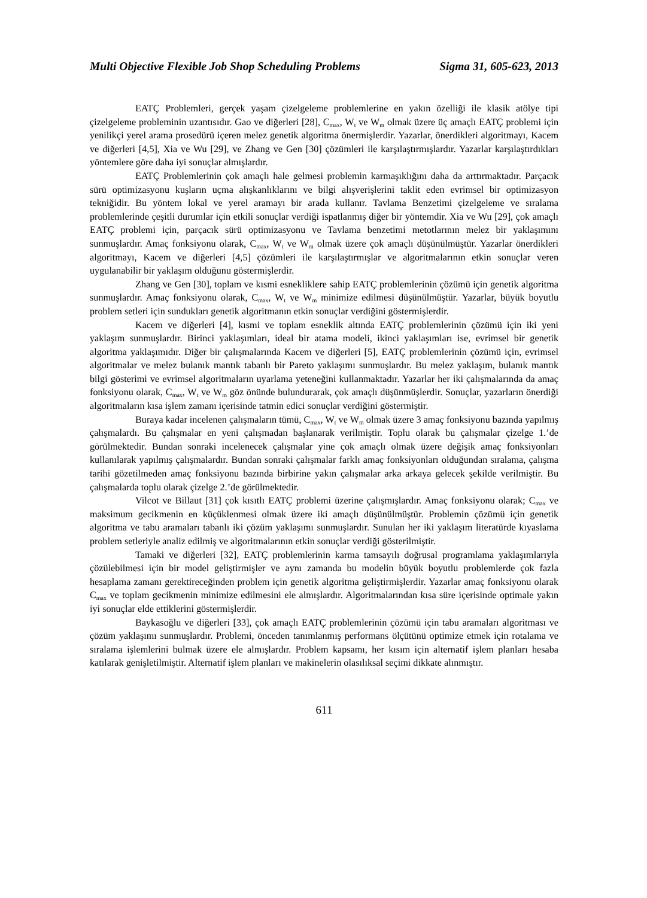Multi Objective Flexible Job Shop Scheduling Problems Sigma 31, 605-623, 2013
EATÇ Problemleri, gerçek yaşam çizelgeleme problemlerine en yakın özelliği ile klasik atölye tipi çizelgeleme probleminin uzantısıdır. Gao ve diğerleri [28], C<sub>max</sub>, W<sub>t</sub> ve W<sub>m</sub> olmak üzere üç amaçlı EATÇ problemi için yenilikçi yerel arama prosedürü içeren melez genetik algoritma önermişlerdir. Yazarlar, önerdikleri algoritmayı, Kacem ve diğerleri [4,5], Xia ve Wu [29], ve Zhang ve Gen [30] çözümleri ile karşılaştırmışlardır. Yazarlar karşılaştırdıkları yöntemlere göre daha iyi sonuçlar almışlardır.
EATÇ Problemlerinin çok amaçlı hale gelmesi problemin karmaşıklığını daha da arttırmaktadır. Parçacık sürü optimizasyonu kuşların uçma alışkanlıklarını ve bilgi alışverişlerini taklit eden evrimsel bir optimizasyon tekniğidir. Bu yöntem lokal ve yerel aramayı bir arada kullanır. Tavlama Benzetimi çizelgeleme ve sıralama problemlerinde çeşitli durumlar için etkili sonuçlar verdiği ispatlanmış diğer bir yöntemdir. Xia ve Wu [29], çok amaçlı EATÇ problemi için, parçacık sürü optimizasyonu ve Tavlama benzetimi metotlarının melez bir yaklaşımını sunmuşlardır. Amaç fonksiyonu olarak, C<sub>max</sub>, W<sub>t</sub> ve W<sub>m</sub> olmak üzere çok amaçlı düşünülmüştür. Yazarlar önerdikleri algoritmayı, Kacem ve diğerleri [4,5] çözümleri ile karşılaştırmışlar ve algoritmalarının etkin sonuçlar veren uygulanabilir bir yaklaşım olduğunu göstermişlerdir.
Zhang ve Gen [30], toplam ve kısmi esnekliklere sahip EATÇ problemlerinin çözümü için genetik algoritma sunmuşlardır. Amaç fonksiyonu olarak, C<sub>max</sub>, W<sub>t</sub> ve W<sub>m</sub> minimize edilmesi düşünülmüştür. Yazarlar, büyük boyutlu problem setleri için sundukları genetik algoritmanın etkin sonuçlar verdiğini göstermişlerdir.
Kacem ve diğerleri [4], kısmi ve toplam esneklik altında EATÇ problemlerinin çözümü için iki yeni yaklaşım sunmuşlardır. Birinci yaklaşımları, ideal bir atama modeli, ikinci yaklaşımları ise, evrimsel bir genetik algoritma yaklaşımıdır. Diğer bir çalışmalarında Kacem ve diğerleri [5], EATÇ problemlerinin çözümü için, evrimsel algoritmalar ve melez bulanık mantık tabanlı bir Pareto yaklaşımı sunmuşlardır. Bu melez yaklaşım, bulanık mantık bilgi gösterimi ve evrimsel algoritmaların uyarlama yeteneğini kullanmaktadır. Yazarlar her iki çalışmalarında da amaç fonksiyonu olarak, C<sub>max</sub>, W<sub>t</sub> ve W<sub>m</sub> göz önünde bulundurarak, çok amaçlı düşünmüşlerdir. Sonuçlar, yazarların önerdiği algoritmaların kısa işlem zamanı içerisinde tatmin edici sonuçlar verdiğini göstermiştir.
Buraya kadar incelenen çalışmaların tümü, C<sub>max</sub>, W<sub>t</sub> ve W<sub>m</sub> olmak üzere 3 amaç fonksiyonu bazında yapılmış çalışmalardı. Bu çalışmalar en yeni çalışmadan başlanarak verilmiştir. Toplu olarak bu çalışmalar çizelge 1.’de görülmektedir. Bundan sonraki incelenecek çalışmalar yine çok amaçlı olmak üzere değişik amaç fonksiyonları kullanılarak yapılmış çalışmalardır. Bundan sonraki çalışmalar farklı amaç fonksiyonları olduğundan sıralama, çalışma tarihi gözetilmeden amaç fonksiyonu bazında birbirine yakın çalışmalar arka arkaya gelecek şekilde verilmiştir. Bu çalışmalarda toplu olarak çizelge 2.’de görülmektedir.
Vilcot ve Billaut [31] çok kısıtlı EATÇ problemi üzerine çalışmışlardır. Amaç fonksiyonu olarak; C<sub>max</sub> ve maksimum gecikmenin en küçüklenmesi olmak üzere iki amaçlı düşünülmüştür. Problemin çözümü için genetik algoritma ve tabu aramaları tabanlı iki çözüm yaklaşımı sunmuşlardır. Sunulan her iki yaklaşım literatürde kıyaslama problem setleriyle analiz edilmiş ve algoritmalarının etkin sonuçlar verdiği gösterilmiştir.
Tamaki ve diğerleri [32], EATÇ problemlerinin karma tamsayılı doğrusal programlama yaklaşımlarıyla çözülebilmesi için bir model geliştirmişler ve aynı zamanda bu modelin büyük boyutlu problemlerde çok fazla hesaplama zamanı gerektireceğinden problem için genetik algoritma geliştirmişlerdir. Yazarlar amaç fonksiyonu olarak C<sub>max</sub> ve toplam gecikmenin minimize edilmesini ele almışlardır. Algoritmalarından kısa süre içerisinde optimale yakın iyi sonuçlar elde ettiklerini göstermişlerdir.
Baykasoğlu ve diğerleri [33], çok amaçlı EATÇ problemlerinin çözümü için tabu aramaları algoritması ve çözüm yaklaşımı sunmuşlardır. Problemi, önceden tanımlanmış performans ölçütünü optimize etmek için rotalama ve sıralama işlemlerini bulmak üzere ele almışlardır. Problem kapsamı, her kısım için alternatif işlem planları hesaba katılarak genişletilmiştir. Alternatif işlem planları ve makinelerin olasılıksal seçimi dikkate alınmıştır.
611